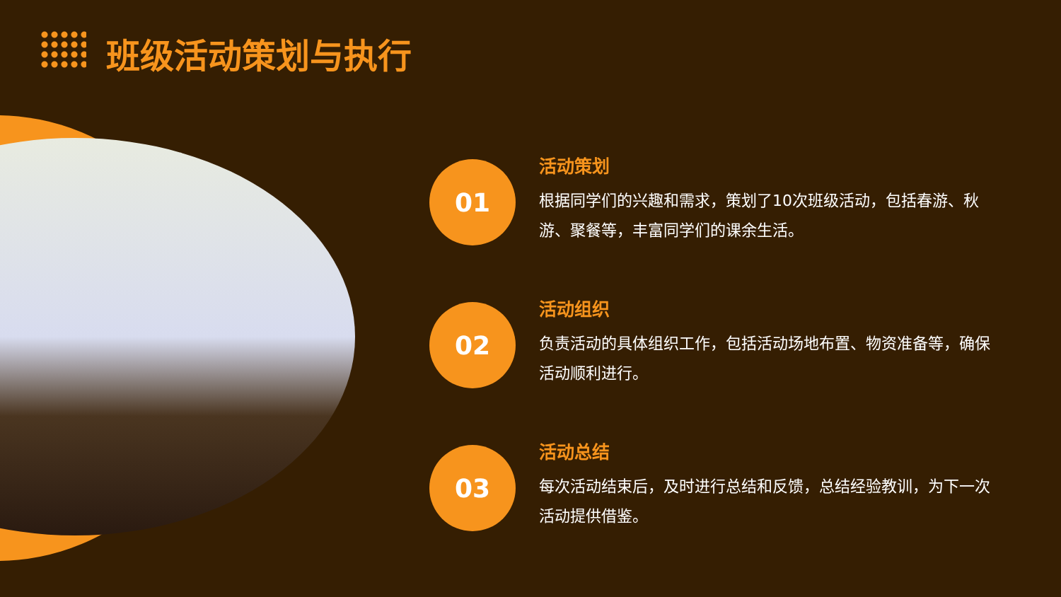班级活动策划与执行
01
活动策划
根据同学们的兴趣和需求，策划了10次班级活动，包括春游、秋游、聚餐等，丰富同学们的课余生活。
02
活动组织
负责活动的具体组织工作，包括活动场地布置、物资准备等，确保活动顺利进行。
03
活动总结
每次活动结束后，及时进行总结和反馈，总结经验教训，为下一次活动提供借鉴。